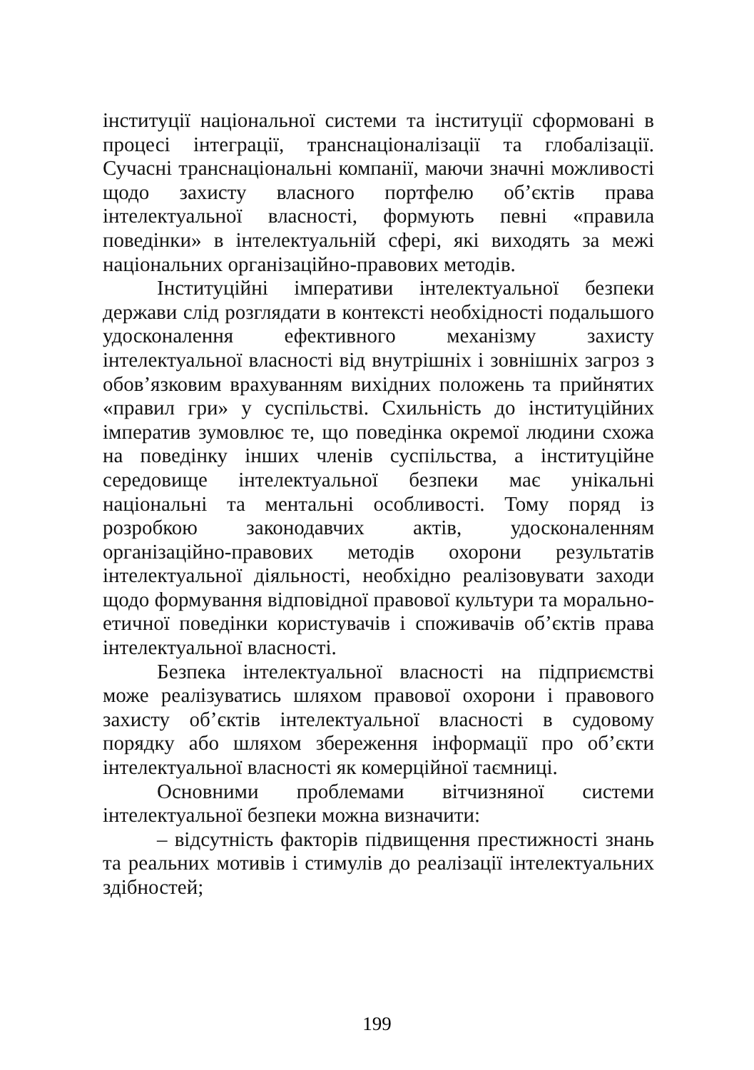інституції національної системи та інституції сформовані в процесі інтеграції, транснаціоналізації та глобалізації. Сучасні транснаціональні компанії, маючи значні можливості щодо захисту власного портфелю об’єктів права інтелектуальної власності, формують певні «правила поведінки» в інтелектуальній сфері, які виходять за межі національних організаційно-правових методів.
Інституційні імперативи інтелектуальної безпеки держави слід розглядати в контексті необхідності подальшого удосконалення ефективного механізму захисту інтелектуальної власності від внутрішніх і зовнішніх загроз з обов’язковим врахуванням вихідних положень та прийнятих «правил гри» у суспільстві. Схильність до інституційних імператив зумовлює те, що поведінка окремої людини схожа на поведінку інших членів суспільства, а інституційне середовище інтелектуальної безпеки має унікальні національні та ментальні особливості. Тому поряд із розробкою законодавчих актів, удосконаленням організаційно-правових методів охорони результатів інтелектуальної діяльності, необхідно реалізовувати заходи щодо формування відповідної правової культури та морально-етичної поведінки користувачів і споживачів об’єктів права інтелектуальної власності.
Безпека інтелектуальної власності на підприємстві може реалізуватись шляхом правової охорони і правового захисту об’єктів інтелектуальної власності в судовому порядку або шляхом збереження інформації про об’єкти інтелектуальної власності як комерційної таємниці.
Основними проблемами вітчизняної системи інтелектуальної безпеки можна визначити:
– відсутність факторів підвищення престижності знань та реальних мотивів і стимулів до реалізації інтелектуальних здібностей;
199